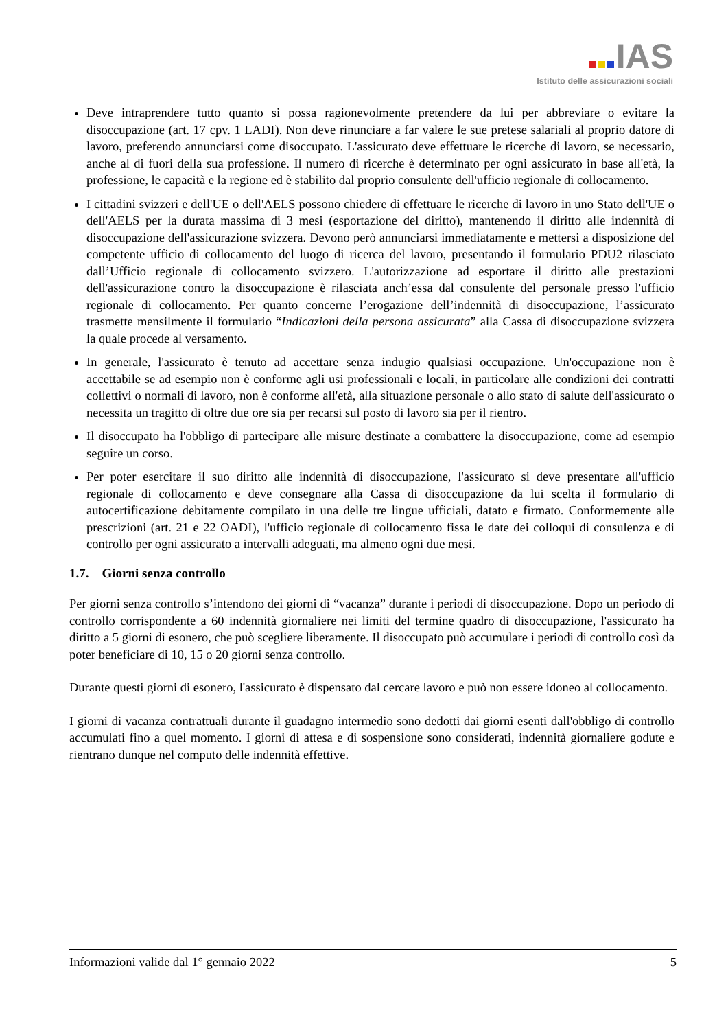IAS
Istituto delle assicurazioni sociali
Deve intraprendere tutto quanto si possa ragionevolmente pretendere da lui per abbreviare o evitare la disoccupazione (art. 17 cpv. 1 LADI). Non deve rinunciare a far valere le sue pretese salariali al proprio datore di lavoro, preferendo annunciarsi come disoccupato. L'assicurato deve effettuare le ricerche di lavoro, se necessario, anche al di fuori della sua professione. Il numero di ricerche è determinato per ogni assicurato in base all'età, la professione, le capacità e la regione ed è stabilito dal proprio consulente dell'ufficio regionale di collocamento.
I cittadini svizzeri e dell'UE o dell'AELS possono chiedere di effettuare le ricerche di lavoro in uno Stato dell'UE o dell'AELS per la durata massima di 3 mesi (esportazione del diritto), mantenendo il diritto alle indennità di disoccupazione dell'assicurazione svizzera. Devono però annunciarsi immediatamente e mettersi a disposizione del competente ufficio di collocamento del luogo di ricerca del lavoro, presentando il formulario PDU2 rilasciato dall’Ufficio regionale di collocamento svizzero. L'autorizzazione ad esportare il diritto alle prestazioni dell'assicurazione contro la disoccupazione è rilasciata anch’essa dal consulente del personale presso l'ufficio regionale di collocamento. Per quanto concerne l’erogazione dell’indennità di disoccupazione, l’assicurato trasmette mensilmente il formulario “Indicazioni della persona assicurata” alla Cassa di disoccupazione svizzera la quale procede al versamento.
In generale, l'assicurato è tenuto ad accettare senza indugio qualsiasi occupazione. Un'occupazione non è accettabile se ad esempio non è conforme agli usi professionali e locali, in particolare alle condizioni dei contratti collettivi o normali di lavoro, non è conforme all'età, alla situazione personale o allo stato di salute dell'assicurato o necessita un tragitto di oltre due ore sia per recarsi sul posto di lavoro sia per il rientro.
Il disoccupato ha l'obbligo di partecipare alle misure destinate a combattere la disoccupazione, come ad esempio seguire un corso.
Per poter esercitare il suo diritto alle indennità di disoccupazione, l'assicurato si deve presentare all'ufficio regionale di collocamento e deve consegnare alla Cassa di disoccupazione da lui scelta il formulario di autocertificazione debitamente compilato in una delle tre lingue ufficiali, datato e firmato. Conformemente alle prescrizioni (art. 21 e 22 OADI), l'ufficio regionale di collocamento fissa le date dei colloqui di consulenza e di controllo per ogni assicurato a intervalli adeguati, ma almeno ogni due mesi.
1.7. Giorni senza controllo
Per giorni senza controllo s’intendono dei giorni di “vacanza” durante i periodi di disoccupazione. Dopo un periodo di controllo corrispondente a 60 indennità giornaliere nei limiti del termine quadro di disoccupazione, l'assicurato ha diritto a 5 giorni di esonero, che può scegliere liberamente. Il disoccupato può accumulare i periodi di controllo così da poter beneficiare di 10, 15 o 20 giorni senza controllo.
Durante questi giorni di esonero, l'assicurato è dispensato dal cercare lavoro e può non essere idoneo al collocamento.
I giorni di vacanza contrattuali durante il guadagno intermedio sono dedotti dai giorni esenti dall'obbligo di controllo accumulati fino a quel momento. I giorni di attesa e di sospensione sono considerati, indennità giornaliere godute e rientrano dunque nel computo delle indennità effettive.
Informazioni valide dal 1° gennaio 2022 5